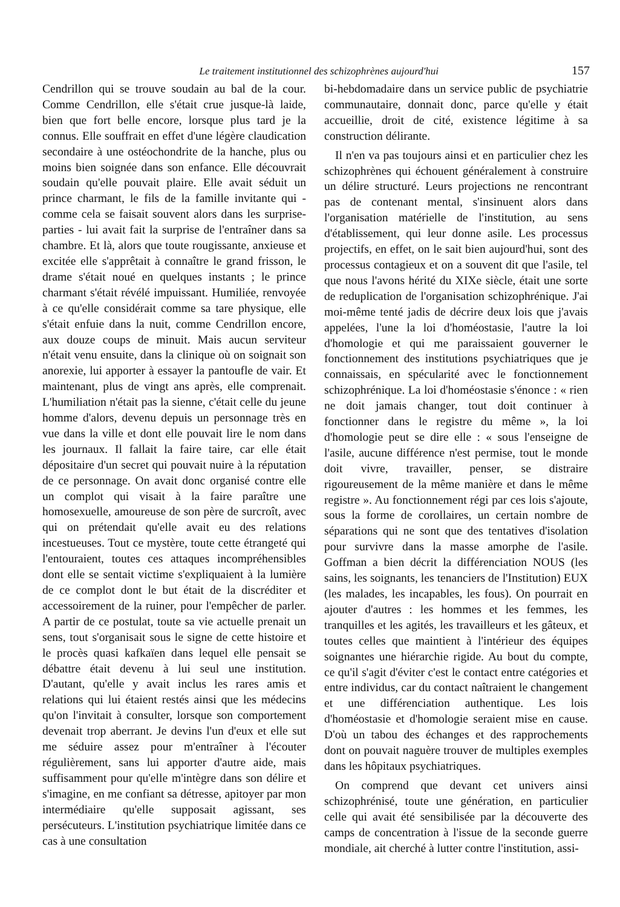Le traitement institutionnel des schizophrènes aujourd'hui 157
Cendrillon qui se trouve soudain au bal de la cour. Comme Cendrillon, elle s'était crue jusque-là laide, bien que fort belle encore, lorsque plus tard je la connus. Elle souffrait en effet d'une légère claudication secondaire à une ostéochondrite de la hanche, plus ou moins bien soignée dans son enfance. Elle découvrait soudain qu'elle pouvait plaire. Elle avait séduit un prince charmant, le fils de la famille invitante qui - comme cela se faisait souvent alors dans les surprise-parties - lui avait fait la surprise de l'entraîner dans sa chambre. Et là, alors que toute rougissante, anxieuse et excitée elle s'apprêtait à connaître le grand frisson, le drame s'était noué en quelques instants ; le prince charmant s'était révélé impuissant. Humiliée, renvoyée à ce qu'elle considérait comme sa tare physique, elle s'était enfuie dans la nuit, comme Cendrillon encore, aux douze coups de minuit. Mais aucun serviteur n'était venu ensuite, dans la clinique où on soignait son anorexie, lui apporter à essayer la pantoufle de vair. Et maintenant, plus de vingt ans après, elle comprenait. L'humiliation n'était pas la sienne, c'était celle du jeune homme d'alors, devenu depuis un personnage très en vue dans la ville et dont elle pouvait lire le nom dans les journaux. Il fallait la faire taire, car elle était dépositaire d'un secret qui pouvait nuire à la réputation de ce personnage. On avait donc organisé contre elle un complot qui visait à la faire paraître une homosexuelle, amoureuse de son père de surcroît, avec qui on prétendait qu'elle avait eu des relations incestueuses. Tout ce mystère, toute cette étrangeté qui l'entouraient, toutes ces attaques incompréhensibles dont elle se sentait victime s'expliquaient à la lumière de ce complot dont le but était de la discréditer et accessoirement de la ruiner, pour l'empêcher de parler. A partir de ce postulat, toute sa vie actuelle prenait un sens, tout s'organisait sous le signe de cette histoire et le procès quasi kafkaïen dans lequel elle pensait se débattre était devenu à lui seul une institution. D'autant, qu'elle y avait inclus les rares amis et relations qui lui étaient restés ainsi que les médecins qu'on l'invitait à consulter, lorsque son comportement devenait trop aberrant. Je devins l'un d'eux et elle sut me séduire assez pour m'entraîner à l'écouter régulièrement, sans lui apporter d'autre aide, mais suffisamment pour qu'elle m'intègre dans son délire et s'imagine, en me confiant sa détresse, apitoyer par mon intermédiaire qu'elle supposait agissant, ses persécuteurs. L'institution psychiatrique limitée dans ce cas à une consultation
bi-hebdomadaire dans un service public de psychiatrie communautaire, donnait donc, parce qu'elle y était accueillie, droit de cité, existence légitime à sa construction délirante.
Il n'en va pas toujours ainsi et en particulier chez les schizophrènes qui échouent généralement à construire un délire structuré. Leurs projections ne rencontrant pas de contenant mental, s'insinuent alors dans l'organisation matérielle de l'institution, au sens d'établissement, qui leur donne asile. Les processus projectifs, en effet, on le sait bien aujourd'hui, sont des processus contagieux et on a souvent dit que l'asile, tel que nous l'avons hérité du XIXe siècle, était une sorte de reduplication de l'organisation schizophrénique. J'ai moi-même tenté jadis de décrire deux lois que j'avais appelées, l'une la loi d'homéostasie, l'autre la loi d'homologie et qui me paraissaient gouverner le fonctionnement des institutions psychiatriques que je connaissais, en spécularité avec le fonctionnement schizophrénique. La loi d'homéostasie s'énonce : « rien ne doit jamais changer, tout doit continuer à fonctionner dans le registre du même », la loi d'homologie peut se dire elle : « sous l'enseigne de l'asile, aucune différence n'est permise, tout le monde doit vivre, travailler, penser, se distraire rigoureusement de la même manière et dans le même registre ». Au fonctionnement régi par ces lois s'ajoute, sous la forme de corollaires, un certain nombre de séparations qui ne sont que des tentatives d'isolation pour survivre dans la masse amorphe de l'asile. Goffman a bien décrit la différenciation NOUS (les sains, les soignants, les tenanciers de l'Institution) EUX (les malades, les incapables, les fous). On pourrait en ajouter d'autres : les hommes et les femmes, les tranquilles et les agités, les travailleurs et les gâteux, et toutes celles que maintient à l'intérieur des équipes soignantes une hiérarchie rigide. Au bout du compte, ce qu'il s'agit d'éviter c'est le contact entre catégories et entre individus, car du contact naîtraient le changement et une différenciation authentique. Les lois d'homéostasie et d'homologie seraient mise en cause. D'où un tabou des échanges et des rapprochements dont on pouvait naguère trouver de multiples exemples dans les hôpitaux psychiatriques.
On comprend que devant cet univers ainsi schizophrénisé, toute une génération, en particulier celle qui avait été sensibilisée par la découverte des camps de concentration à l'issue de la seconde guerre mondiale, ait cherché à lutter contre l'institution, assi-